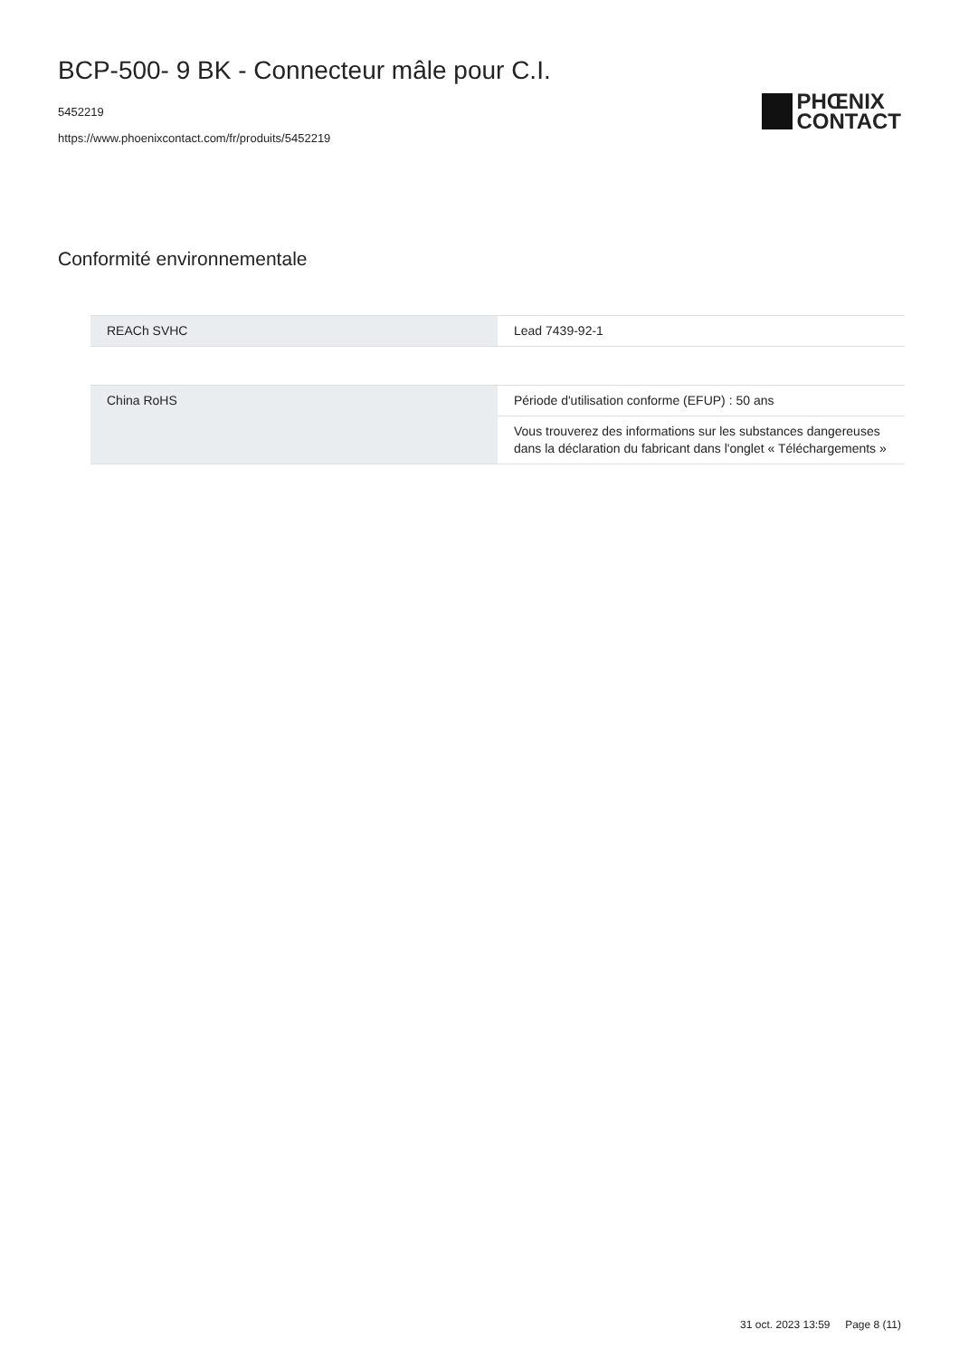BCP-500- 9 BK - Connecteur mâle pour C.I.
5452219
https://www.phoenixcontact.com/fr/produits/5452219
PHŒNIX
CONTACT
Conformité environnementale
| REACh SVHC | Lead 7439-92-1 |
| China RoHS | Période d'utilisation conforme (EFUP) : 50 ans |
| | Vous trouverez des informations sur les substances dangereuses dans la déclaration du fabricant dans l'onglet « Téléchargements » |
31 oct. 2023 13:59 Page 8 (11)